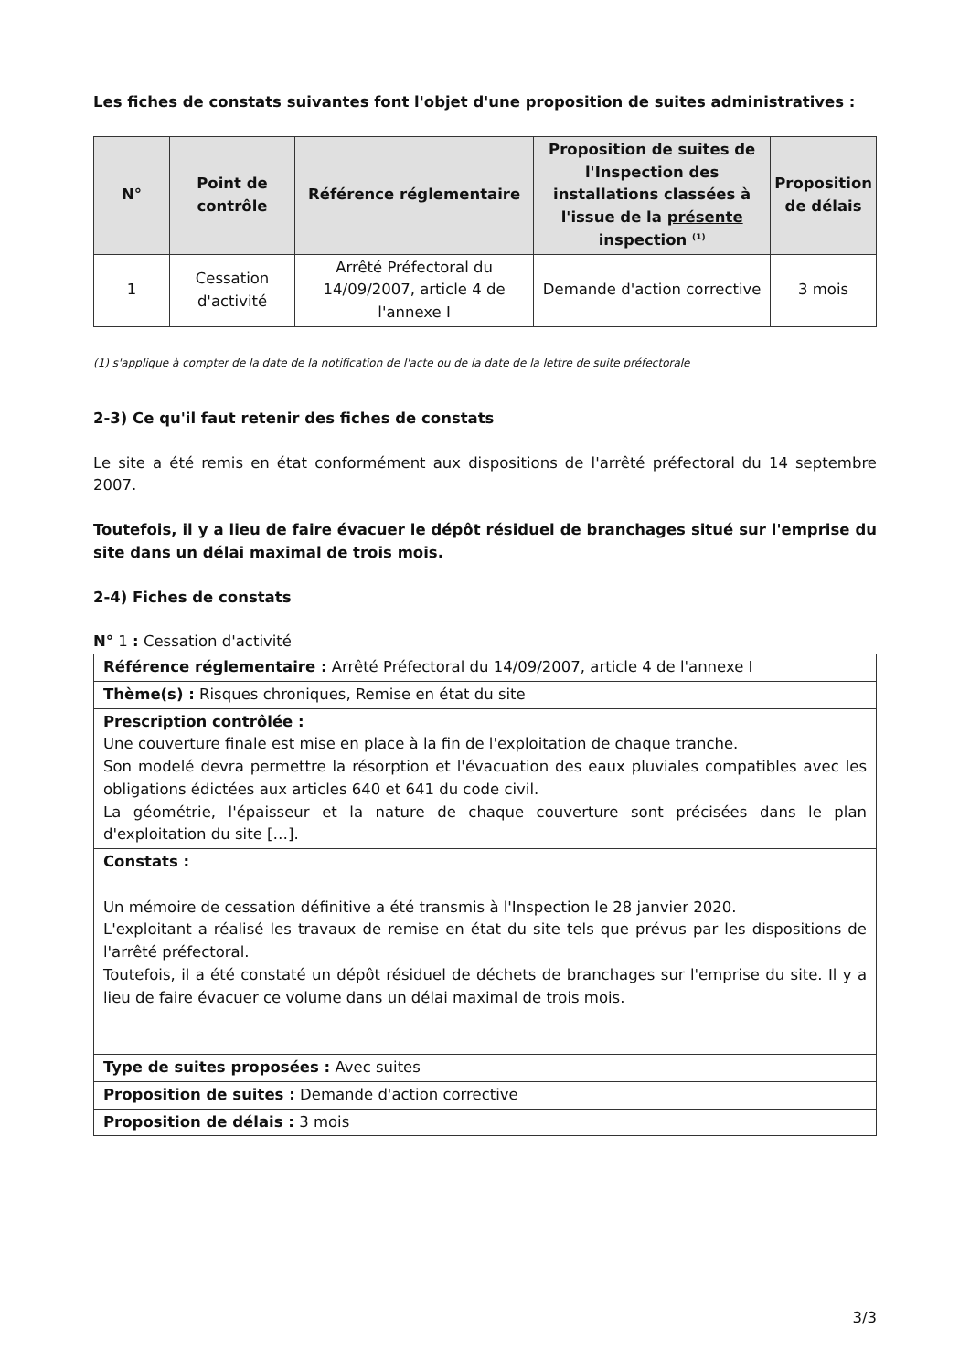Les fiches de constats suivantes font l'objet d'une proposition de suites administratives :
| N° | Point de contrôle | Référence réglementaire | Proposition de suites de l'Inspection des installations classées à l'issue de la présente inspection <sup>(1)</sup> | Proposition de délais |
| --- | --- | --- | --- | --- |
| 1 | Cessation d'activité | Arrêté Préfectoral du 14/09/2007, article 4 de l'annexe I | Demande d'action corrective | 3 mois |
(1) s'applique à compter de la date de la notification de l'acte ou de la date de la lettre de suite préfectorale
2-3) Ce qu'il faut retenir des fiches de constats
Le site a été remis en état conformément aux dispositions de l'arrêté préfectoral du 14 septembre 2007.
Toutefois, il y a lieu de faire évacuer le dépôt résiduel de branchages situé sur l'emprise du site dans un délai maximal de trois mois.
2-4) Fiches de constats
N° 1 : Cessation d'activité
| Référence réglementaire : Arrêté Préfectoral du 14/09/2007, article 4 de l'annexe I |
| Thème(s) : Risques chroniques, Remise en état du site |
| Prescription contrôlée : Une couverture finale est mise en place à la fin de l'exploitation de chaque tranche. Son modelé devra permettre la résorption et l'évacuation des eaux pluviales compatibles avec les obligations édictées aux articles 640 et 641 du code civil. La géométrie, l'épaisseur et la nature de chaque couverture sont précisées dans le plan d'exploitation du site […]. |
| Constats : Un mémoire de cessation définitive a été transmis à l'Inspection le 28 janvier 2020. L'exploitant a réalisé les travaux de remise en état du site tels que prévus par les dispositions de l'arrêté préfectoral. Toutefois, il a été constaté un dépôt résiduel de déchets de branchages sur l'emprise du site. Il y a lieu de faire évacuer ce volume dans un délai maximal de trois mois. |
| Type de suites proposées : Avec suites |
| Proposition de suites : Demande d'action corrective |
| Proposition de délais : 3 mois |
3/3